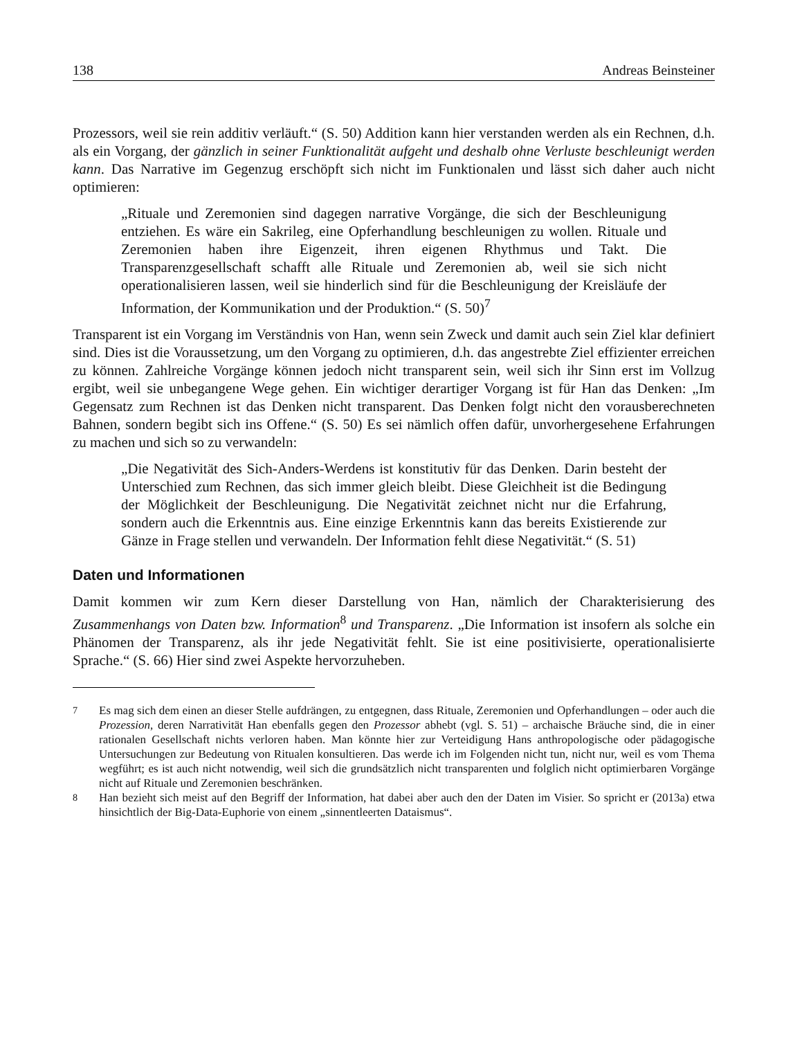138 Andreas Beinsteiner
Prozessors, weil sie rein additiv verläuft.“ (S. 50) Addition kann hier verstanden werden als ein Rechnen, d.h. als ein Vorgang, der gänzlich in seiner Funktionalität aufgeht und deshalb ohne Verluste beschleunigt werden kann. Das Narrative im Gegenzug erschöpft sich nicht im Funktionalen und lässt sich daher auch nicht optimieren:
„Rituale und Zeremonien sind dagegen narrative Vorgänge, die sich der Beschleunigung entziehen. Es wäre ein Sakrileg, eine Opferhandlung beschleunigen zu wollen. Rituale und Zeremonien haben ihre Eigenzeit, ihren eigenen Rhythmus und Takt. Die Transparenzgesellschaft schafft alle Rituale und Zeremonien ab, weil sie sich nicht operationalisieren lassen, weil sie hinderlich sind für die Beschleunigung der Kreisläufe der Information, der Kommunikation und der Produktion.“ (S. 50)<sup>7</sup>
Transparent ist ein Vorgang im Verständnis von Han, wenn sein Zweck und damit auch sein Ziel klar definiert sind. Dies ist die Voraussetzung, um den Vorgang zu optimieren, d.h. das angestrebte Ziel effizienter erreichen zu können. Zahlreiche Vorgänge können jedoch nicht transparent sein, weil sich ihr Sinn erst im Vollzug ergibt, weil sie unbegangene Wege gehen. Ein wichtiger derartiger Vorgang ist für Han das Denken: „Im Gegensatz zum Rechnen ist das Denken nicht transparent. Das Denken folgt nicht den vorausberechneten Bahnen, sondern begibt sich ins Offene.“ (S. 50) Es sei nämlich offen dafür, unvorhergesehene Erfahrungen zu machen und sich so zu verwandeln:
„Die Negativität des Sich-Anders-Werdens ist konstitutiv für das Denken. Darin besteht der Unterschied zum Rechnen, das sich immer gleich bleibt. Diese Gleichheit ist die Bedingung der Möglichkeit der Beschleunigung. Die Negativität zeichnet nicht nur die Erfahrung, sondern auch die Erkenntnis aus. Eine einzige Erkenntnis kann das bereits Existierende zur Gänze in Frage stellen und verwandeln. Der Information fehlt diese Negativität.“ (S. 51)
Daten und Informationen
Damit kommen wir zum Kern dieser Darstellung von Han, nämlich der Charakterisierung des Zusammenhangs von Daten bzw. Information<sup>8</sup> und Transparenz. „Die Information ist insofern als solche ein Phänomen der Transparenz, als ihr jede Negativität fehlt. Sie ist eine positivisierte, operationalisierte Sprache.“ (S. 66) Hier sind zwei Aspekte hervorzuheben.
<sup>7</sup> Es mag sich dem einen an dieser Stelle aufdrängen, zu entgegnen, dass Rituale, Zeremonien und Opferhandlungen – oder auch die Prozession, deren Narrativität Han ebenfalls gegen den Prozessor abhebt (vgl. S. 51) – archaische Bräuche sind, die in einer rationalen Gesellschaft nichts verloren haben. Man könnte hier zur Verteidigung Hans anthropologische oder pädagogische Untersuchungen zur Bedeutung von Ritualen konsultieren. Das werde ich im Folgenden nicht tun, nicht nur, weil es vom Thema wegführt; es ist auch nicht notwendig, weil sich die grundsätzlich nicht transparenten und folglich nicht optimierbaren Vorgänge nicht auf Rituale und Zeremonien beschränken.
<sup>8</sup> Han bezieht sich meist auf den Begriff der Information, hat dabei aber auch den der Daten im Visier. So spricht er (2013a) etwa hinsichtlich der Big-Data-Euphorie von einem „sinnentleerten Dataismus“.